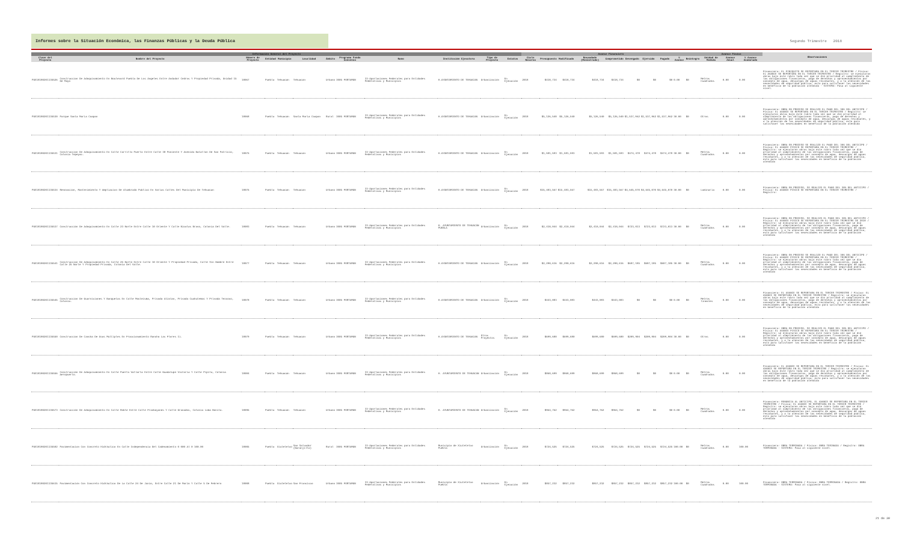Informes sobre la Situación Económica, las Finanzas Públicas y la Deuda Pública
Segundo Trimestre 2018
| Información General del Proyecto | | | | | | | | | | | | Avance Financiero | | | | | | | | | | Avance Físico | | | Observaciones |
| --- | --- | --- | --- | --- | --- | --- | --- | --- | --- | --- | --- | --- | --- | --- | --- | --- | --- | --- | --- | --- | --- | --- | --- | --- | --- |
| Clave del Proyecto | Nombre del Proyecto | Número de Proyecto | Entidad | Municipio | Localidad | Ámbito | Programa Fondo Convenio | Ramo | Institución Ejecutora | Tipo de Proyecto | Estatus | Ciclo Recurso | Presupuesto | Modificado | Recaudado (Ministrado) | Comprometido | Devengado | Ejercido | Pagado | % Avance | Reintegro | Unidad de Medida | Avance Anual | % Avance Acumulado | |
| PUE18180201135526 | Construccion De Adoquinamiento En Boulevard Puebla De Los Angeles Entre Andador Cedros Y Propiedad Privada, Unidad 15 De Mayo | 18067 | Puebla | Tehuacán | Tehuacán | Urbano | I005 FORTAMUN | 33-Aportaciones Federales para Entidades Federativas y Municipios | H.AYUNTAMIENTO DE TEHUACAN | Urbanización | En Ejecución | 2018 | $418,734 | $418,734 | $418,734 | $418,734 | $0 | $0 | $0 | 0.00 | $0 | Metros Cuadrados | 0.00 | 0.00 | Financiera: EL FINIQUITO SE REPORTARA EN EL TERCER TRIMESTRE / Física: EL AVANCE SE REPORTARA EN EL TERCER TRIMESTRE / Registro: se ejecutaron obras bajo este rubro toda vez que se dió prioridad al cumplimiento de las obligaciones financieras, pago de derechos y aprovechamientos por concepto de agua, descargas de aguas residuales, y a la atención de las necesidades de seguridad pública, esto para satisfacer las necesidades en beneficio de la población atendida - SISTEMA: Pasa al siguiente nivel. |
| PUE18180201135530 | Parque Santa Maria Coapan | 18068 | Puebla | Tehuacán | Santa Maria Coapan | Rural | I005 FORTAMUN | 33-Aportaciones Federales para Entidades Federativas y Municipios | H.AYUNTAMIENTO DE TEHUACAN | Urbanización | En Ejecución | 2018 | $5,126,540 | $5,126,540 | $5,126,540 | $5,126,540 | $1,537,962 | $1,537,962 | $1,537,962 | 30.00 | $0 | Otros | 0.00 | 0.00 | Financiera: OBRA EN PROCESO SE REALIZO EL PAGO DEL 30% DEL ANTICIPO / Física: EL AVANCE SE REPORTARA EN EL TERCER TRIMESTRE / Registro: se ejecutaron obras bajo este rubro toda vez que se dió prioridad al cumplimiento de las obligaciones financieras, pago de derechos y aprovechamientos por concepto de agua, descargas de aguas residuales, y a la atención de las necesidades de seguridad pública, esto para satisfacer las necesidades en beneficio de la población atendida |
| PUE18180201135531 | Construccion De Adoquinamiento En Calle Carrillo Puerto Entre Calle 38 Poniente Y Avenida Batallon De San Patricio, Colonia Tepeyac. | 18075 | Puebla | Tehuacán | Tehuacán | Urbano | I005 FORTAMUN | 33-Aportaciones Federales para Entidades Federativas y Municipios | H.AYUNTAMIENTO DE TEHUACAN | Urbanización | En Ejecución | 2018 | $1,581,593 | $1,581,593 | $1,581,593 | $1,581,593 | $474,478 | $474,478 | $474,478 | 30.00 | $0 | Metros Cuadrados | 0.00 | 0.00 | Financiera: OBRA EN PROCESO SE REALIZO EL PAGO DEL 30% DEL ANTICIPO / Física: EL AVANCE FÍSICO SE REPORTARA EN EL TERCER TRIMESTRE / Registro: se ejecutaron obras bajo este rubro toda vez que se dió prioridad al cumplimiento de las obligaciones financieras, pago de derechos y aprovechamientos por concepto de agua, descargas de aguas residuales, y a la atención de las necesidades de seguridad pública, esto para satisfacer las necesidades en beneficio de la población atendida |
| PUE18180201135534 | Renovacion, Mantenimiento Y Ampliacion De Alumbrado Publico En Varias Calles Del Municipio De Tehuacan | 18076 | Puebla | Tehuacán | Tehuacán | Urbano | I005 FORTAMUN | 33-Aportaciones Federales para Entidades Federativas y Municipios | H.AYUNTAMIENTO DE TEHUACAN | Urbanización | En Ejecución | 2018 | $15,483,567 | $15,483,567 | $15,483,567 | $15,483,567 | $4,645,070 | $4,645,070 | $4,645,070 | 30.00 | $0 | Luminaria | 0.00 | 0.00 | Financiera: OBRA EN PROCESO, SE REALIZO EL PAGO DEL 30% DEL ANTICIPO / Física: EL AVANCE FÍSICO SE REPORTARA EN EL TERCER TRIMESTRE / Registro: |
| PUE18180201135537 | Construcción De Adoquinamiento En Calle 23 Norte Entre Calle 10 Oriente Y Calle Nicolas Bravo, Colonia Del Valle. | 18083 | Puebla | Tehuacán | Tehuacán | Urbano | I005 FORTAMUN | 33-Aportaciones Federales para Entidades Federativas y Municipios | H. AYUNTAMIENTO DE TEHUACÁN PUEBLA | Urbanización | En Ejecución | 2018 | $2,410,044 | $2,410,044 | $2,410,044 | $2,410,044 | $723,013 | $723,013 | $723,013 | 30.00 | $0 | Metros Cuadrados | 0.00 | 0.00 | Financiera: OBRA EN PROCESO, SE REALIZO EL PAGO DEL 30% DEL ANTICIPO / Física: EL AVANCE FISICO SE REPORTARA EN EL TERCER TRIMESTRE DE 2018 / Registro: se ejecutaron obras bajo este rubro toda vez que se dió prioridad al cumplimiento de las obligaciones financieras, pago de derechos y aprovechamientos por concepto de agua, descargas de aguas residuales, y a la atención de las necesidades de seguridad pública, esto para satisfacer las necesidades en beneficio de la población atendida |
| PUE18180201135541 | Construccion De Adoquinamiento En Calle 25 Norte Entre Calle 10 Oriente Y Propiedad Privada, Calle Sin Nombre Entre Calle 25 Norte Y Propiedad Privada, Colonia Del Valle. | 18077 | Puebla | Tehuacán | Tehuacán | Urbano | I005 FORTAMUN | 33-Aportaciones Federales para Entidades Federativas y Municipios | H.AYUNTAMIENTO DE TEHUACAN | Urbanización | En Ejecución | 2018 | $2,290,616 | $2,290,616 | $2,290,616 | $2,290,616 | $687,185 | $687,185 | $687,185 | 30.00 | $0 | Metros Cuadrados | 0.00 | 0.00 | Financiera: OBRA EN PROCESO SE REALIZO EL PAGO DEL 30% DEL ANTICIPO / Física: EL AVANCE FÍSICO SE REPORTARA EN EL TERCER TRIMESTRE / Registro: se ejecutaron obras bajo este rubro toda vez que se dio prioridad al cumplimiento de las obligaciones financieras, pago de derechos y aprovechamientos por concepto de agua, descargas de aguas residuales, y a la atención de las necesidades de seguridad pública, esto para satisfacer las necesidades en beneficio de la población atendida |
| PUE18180201135545 | Construccion De Guarniciones Y Banquetas En Calle Moctezuma, Privada Atzalan, Privada Cuahutemoc Y Privada Texcoco, Colonia. | 18078 | Puebla | Tehuacán | Tehuacán | Urbano | I005 FORTAMUN | 33-Aportaciones Federales para Entidades Federativas y Municipios | H.AYUNTAMIENTO DE TEHUACAN | Urbanización | En Ejecución | 2018 | $443,083 | $443,083 | $443,083 | $443,083 | $0 | $0 | $0 | 0.00 | $0 | Metros lineales | 0.00 | 0.00 | Financiera: EL AVANCE SE REPORTARA EN EL TERCER TRIMESTRE / Física: EL AVANCE SE REPORTARA EN EL TERCER TRIMESTRE / Registro: se ejecutaron obras bajo este rubro toda vez que se dio prioridad al cumplimiento de las obligaciones financieras, pago de derechos y aprovechamientos por concepto de agua, descargas de aguas residuales, y a la atención de las necesidades de seguridad pública, esto para satisfacer las necesidades en beneficio de la población atendida |
| PUE18180201135550 | Construccion De Cancha De Usos Multiples En Fraccionamiento Rancho Las Flores Ii. | 18079 | Puebla | Tehuacán | Tehuacán | Urbano | I005 FORTAMUN | 33-Aportaciones Federales para Entidades Federativas y Municipios | H.AYUNTAMIENTO DE TEHUACAN | Otros Proyectos | En Ejecución | 2018 | $699,680 | $699,680 | $699,680 | $699,680 | $209,904 | $209,904 | $209,904 | 30.00 | $0 | Otros | 0.00 | 0.00 | Financiera: OBRA EN PROCESO, SE REALIZO EL PAGO DEL 30% DEL ANTICIPO / Física: EL AVANCE FISICO SE REPORTARA EN EL TERCER TRIMESTRE / Registro: se ejecutaron obras bajo este rubro toda vez que se dió prioridad al cumplimiento de las obligaciones financieras, pago de derechos y aprovechamientos por concepto de agua, descargas de aguas residuales, y a la atención de las necesidades de seguridad pública, esto para satisfacer las necesidades en beneficio de la población atendida |
| PUE18180201135556 | Construcción De Adoquinamiento En Calle Puerto Vallarta Entre Calle Guadalupe Victoria Y Calle Pipila, Colonia Aeropuerto. | 18084 | Puebla | Tehuacán | Tehuacán | Urbano | I005 FORTAMUN | 33-Aportaciones Federales para Entidades Federativas y Municipios | H. AYUNTAMIENTO DE TEHUACAN | Urbanización | En Ejecución | 2018 | $868,699 | $868,699 | $868,699 | $868,699 | $0 | $0 | $0 | 0.00 | $0 | Metros Cuadrados | 0.00 | 0.00 | Financiera: EL AVANCE SE REPORTARA EN EL TERCER TRIMESTRE / Física: EL AVANCE SE REPORTARA EN EL TERCER TRIMESTRE / Registro: se ejecutaron obras bajo este rubro toda vez que se dio prioridad al cumplimiento de las obligaciones financieras, pago de derechos y aprovechamientos por concepto de agua, descargas de aguas residuales, y a la atención de las necesidades de seguridad pública, esto para satisfacer las necesidades en beneficio de la población atendida |
| PUE18180201135573 | Construcción De Adoquinamiento En Calle Roble Entre Calle Franboyanes Y Calle Granados, Colonia Loma Bonita. | 18095 | Puebla | Tehuacán | Tehuacán | Urbano | I005 FORTAMUN | 33-Aportaciones Federales para Entidades Federativas y Municipios | H. AYUNTAMIENTO DE TEHUACAN | Urbanización | En Ejecución | 2018 | $964,762 | $964,762 | $964,762 | $964,762 | $0 | $0 | $0 | 0.00 | $0 | Metros Cuadrados | 0.00 | 0.00 | Financiera: RENUNCIA AL ANTICIPO, EL AVANCE SE REPORTARA EN EL TERCER TRIMESTRE / Física: EL AVANCE SE REPORTARA EN EL TERCER TRIMESTRE / Registro: se ejecutaron obras bajo este rubro toda vez que se dió prioridad al cumplimiento de las obligaciones financieras, pago de derechos y aprovechamientos por concepto de agua, descargas de aguas residuales, y a la atención de las necesidades de seguridad pública, esto para satisfacer las necesidades en beneficio de la población atendida |
| PUE18180201135582 | Pavimentacion Con Concreto Hidráulico En Calle Independencia Del Cadenamiento 0 000 Al 0 100.00 | 18005 | Puebla | Xiutetelco | San Salvador (Naranjillo) | Rural | I005 FORTAMUN | 33-Aportaciones Federales para Entidades Federativas y Municipios | Municipio de Xiutetelco Puebla | Urbanización | En Ejecución | 2018 | $724,525 | $724,525 | $724,525 | $724,525 | $724,525 | $724,525 | $724,525 | 100.00 | $0 | Metros Cuadrados | 0.00 | 100.00 | Financiera: OBRA TERMINADA / Física: OBRA TERINADA / Registro: OBRA TERMINADA - SISTEMA: Pasa al siguiente nivel. |
| PUE18180201135615 | Pavimentación Con Concreto Hidráulico De La Calle 24 De Junio, Entre Calle 21 De Marzo Y Calle 5 De Febrero | 18008 | Puebla | Xiutetelco | San Francisco | Urbano | I005 FORTAMUN | 33-Aportaciones Federales para Entidades Federativas y Municipios | Municipio de Xiutetelco Puebla | Urbanización | En Ejecución | 2018 | $857,232 | $857,232 | $857,232 | $857,232 | $857,232 | $857,232 | $857,232 | 100.00 | $0 | Metros Cuadrados | 0.00 | 100.00 | Financiera: OBRA TERMINADA / Física: OBRA TERMINADA / Registro: OBRA TERMINADA - SISTEMA: Pasa al siguiente nivel. |
21 de 30